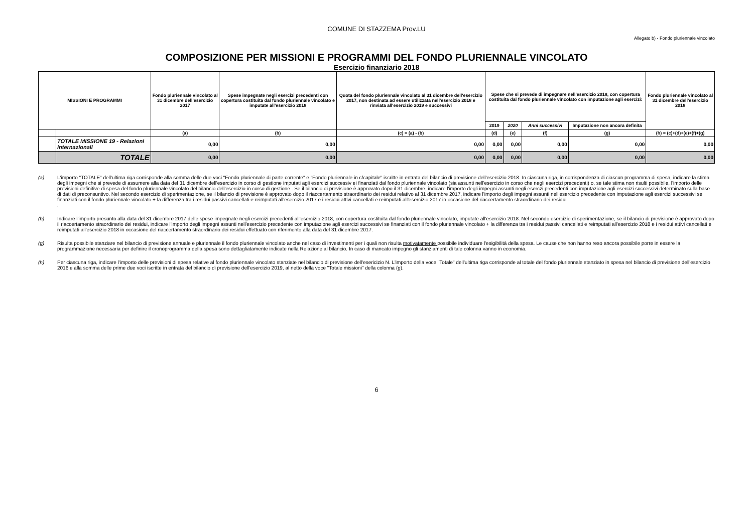COMUNE DI STAZZEMA Prov.LU
Allegato b) - Fondo pluriennale vincolato
COMPOSIZIONE PER MISSIONI E PROGRAMMI DEL FONDO PLURIENNALE VINCOLATO
Esercizio finanziario 2018
| MISSIONI E PROGRAMMI | | Fondo pluriennale vincolato al 31 dicembre dell'esercizio 2017 | Spese impegnate negli esercizi precedenti con copertura costituita dal fondo pluriennale vincolato e imputate all'esercizio 2018 | Quota del fondo pluriennale vincolato al 31 dicembre dell'esercizio 2017, non destinata ad essere utilizzata nell'esercizio 2018 e rinviata all'esercizio 2019 e successivi | Spese che si prevede di impegnare nell'esercizio 2018, con copertura costituita dal fondo pluriennale vincolato con imputazione agli esercizi: | | | | Fondo pluriennale vincolato al 31 dicembre dell'esercizio 2018 |
| --- | --- | --- | --- | --- | --- | --- | --- | --- | --- |
| | | | | | 2019 | 2020 | Anni successivi | Imputazione non ancora definita | |
| | | (a) | (b) | (c) = (a) - (b) | (d) | (e) | (f) | (g) | (h) = (c)+(d)+(e)+(f)+(g) |
| | TOTALE MISSIONE 19 - Relazioni internazionali | 0,00 | 0,00 | 0,00 | 0,00 | 0,00 | 0,00 | 0,00 | 0,00 |
| | TOTALE | 0,00 | 0,00 | 0,00 | 0,00 | 0,00 | 0,00 | 0,00 | 0,00 |
(a) L'importo "TOTALE" dell'ultima riga corrisponde alla somma delle due voci "Fondo pluriennale di parte corrente" e "Fondo pluriennale in c/capitale" iscritte in entrata del bilancio di previsione dell'esercizio 2018. In ciascuna riga, in corrispondenza di ciascun programma di spesa, indicare la stima degli impegni che si prevede di assumere alla data del 31 dicembre dell'esercizio in corso di gestione imputati agli esercizi successiv ei finanziati dal fondo pluriennale vincolato (sia assunti nell'esercizio in corso che negli esercizi precedenti) o, se tale stima non risulti possibile, l'importo delle previsioni definitive di spesa del fondo pluriennale vincolato del bilancio dell'esercizio in corso di gestione . Se il bilancio di previsione è approvato dopo il 31 dicembre, indicare l'importo degli impegni assunti negli eserczi precedenti con imputazione agli esercizi successivi determinato sulla base di dati di preconsuntivo. Nel secondo esercizio di sperimentazione, se il bilancio di previsione è approvato dopo il riaccertamento straordinario dei residui relativo al 31 dicembre 2017, indicare l'importo degli impegni assunti nell'esercizio precedente con imputazione agli esercizi successivi se finanziati con il fondo pluriennale vincolato + la differenza tra i residui passivi cancellati e reimputati all'esercizio 2017 e i residui attivi cancellati e reimputati all'esercizio 2017 in occasione del riaccertamento straordinario dei residui
.
(b) Indicare l'importo presunto alla data del 31 dicembre 2017 delle spese impegnate negli esercizi precedenti all'esercizio 2018, con copertura costituita dal fondo pluriennale vincolato, imputate all'esercizio 2018. Nel secondo esercizio di sperimentazione, se il bilancio di previsione è approvato dopo il riaccertamento straordinario dei residui, indicare l'importo degli impegni assunti nell'esercizio precedente con imputazione agli esercizi successivi se finanziati con il fondo pluriennale vincolato + la differenza tra i residui passivi cancellati e reimputati all'esercizio 2018 e i residui attivi cancellati e reimputati all'esercizio 2018 in occasione del riaccertamento straordinario dei residui effettuato con riferimento alla data del 31 dicembre 2017.
(g) Risulta possibile stanziare nel bilancio di previsione annuale e pluriennale il fondo pluriennale vincolato anche nel caso di investimenti per i quali non risulta motivatamente possibile individuare l'esigibilità della spesa. Le cause che non hanno reso ancora possibile porre in essere la programmazione necessaria per definire il cronoprogramma della spesa sono dettagliatamente indicate nella Relazione al bilancio. In caso di mancato impegno gli stanziamenti di tale colonna vanno in economia.
(h) Per ciascuna riga, indicare l'importo delle previsioni di spesa relative al fondo pluriennale vincolato stanziate nel bilancio di previsione dell'esericizio N. L'importo della voce "Totale" dell'ultima riga corrisponde al totale del fondo pluriennale stanziato in spesa nel bilancio di previsione dell'esercizio 2016 e alla somma delle prime due voci iscritte in entrata del bilancio di previsione dell'esercizio 2019, al netto della voce "Totale missioni" della colonna (g).
6